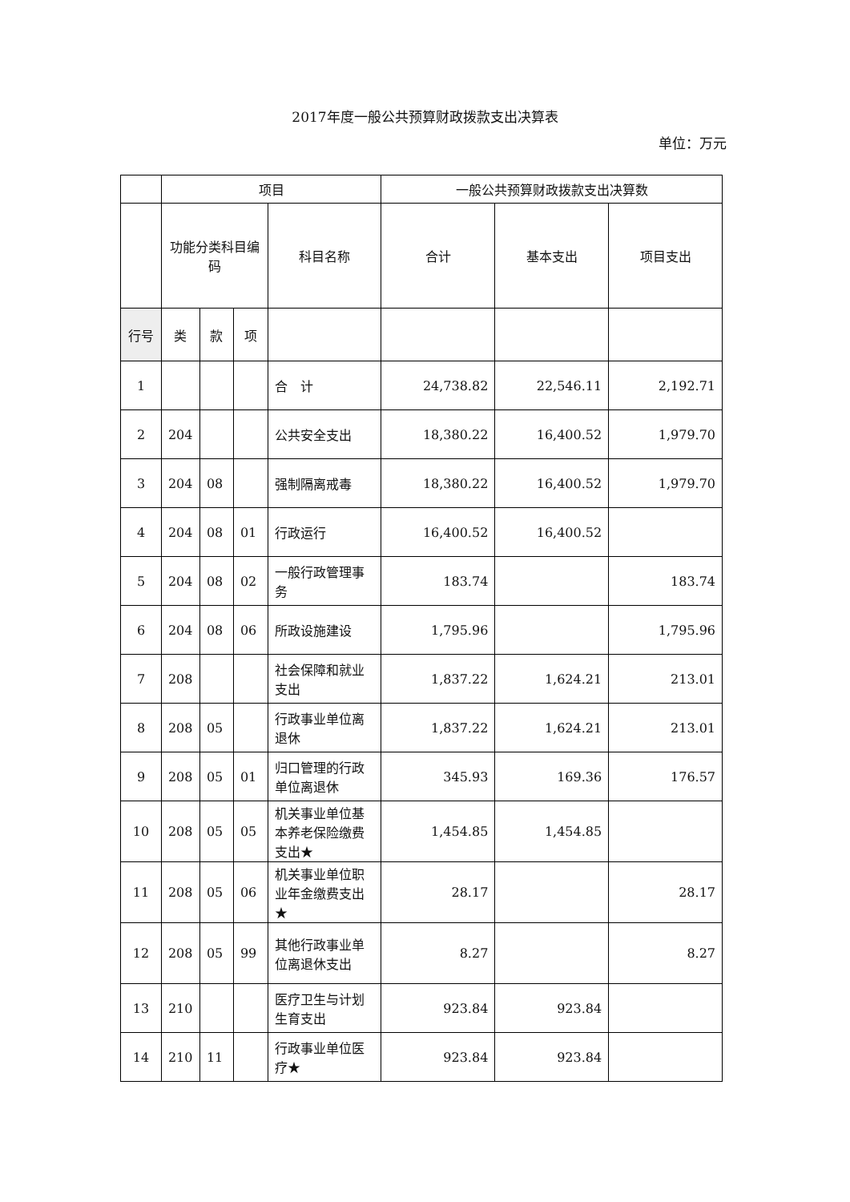2017年度一般公共预算财政拨款支出决算表
单位：万元
| | 项目 | | | | 一般公共预算财政拨款支出决算数 | | |
| --- | --- | --- | --- | --- | --- | --- | --- |
| | 功能分类科目编码 | | | 科目名称 | 合计 | 基本支出 | 项目支出 |
| 行号 | 类 | 款 | 项 | | | | |
| 1 | | | | 合 计 | 24,738.82 | 22,546.11 | 2,192.71 |
| 2 | 204 | | | 公共安全支出 | 18,380.22 | 16,400.52 | 1,979.70 |
| 3 | 204 | 08 | | 强制隔离戒毒 | 18,380.22 | 16,400.52 | 1,979.70 |
| 4 | 204 | 08 | 01 | 行政运行 | 16,400.52 | 16,400.52 | |
| 5 | 204 | 08 | 02 | 一般行政管理事务 | 183.74 | | 183.74 |
| 6 | 204 | 08 | 06 | 所政设施建设 | 1,795.96 | | 1,795.96 |
| 7 | 208 | | | 社会保障和就业支出 | 1,837.22 | 1,624.21 | 213.01 |
| 8 | 208 | 05 | | 行政事业单位离退休 | 1,837.22 | 1,624.21 | 213.01 |
| 9 | 208 | 05 | 01 | 归口管理的行政单位离退休 | 345.93 | 169.36 | 176.57 |
| 10 | 208 | 05 | 05 | 机关事业单位基本养老保险缴费支出★ | 1,454.85 | 1,454.85 | |
| 11 | 208 | 05 | 06 | 机关事业单位职业年金缴费支出★ | 28.17 | | 28.17 |
| 12 | 208 | 05 | 99 | 其他行政事业单位离退休支出 | 8.27 | | 8.27 |
| 13 | 210 | | | 医疗卫生与计划生育支出 | 923.84 | 923.84 | |
| 14 | 210 | 11 | | 行政事业单位医疗★ | 923.84 | 923.84 | |